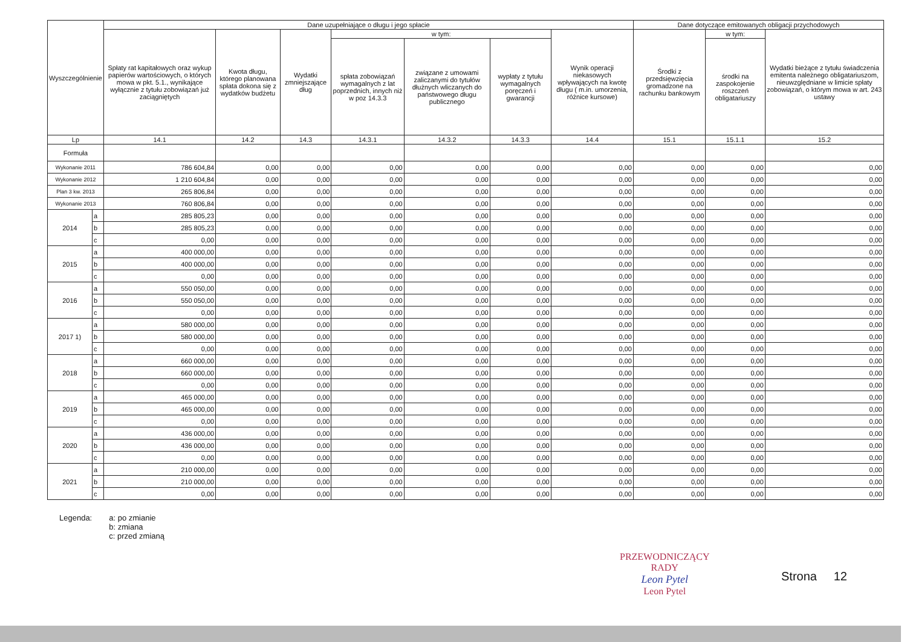| Wyszczególnienie | | Dane uzupełniające o długu i jego spłacie | | | | | | | Dane dotyczące emitowanych obligacji przychodowych | | |
| --- | --- | --- | --- | --- | --- | --- | --- | --- | --- | --- | --- |
| | | Spłaty rat kapitałowych oraz wykup papierów wartościowych, o których mowa w pkt. 5.1., wynikające wyłącznie z tytułu zobowiązań już zaciągniętych | Kwota długu, którego planowana spłata dokona się z wydatków budżetu | Wydatki zmniejszające dług | w tym: | | | Wynik operacji niekasowych wpływających na kwotę długu ( m.in. umorzenia, różnice kursowe) | Środki z przedsięwzięcia gromadzone na rachunku bankowym | w tym: | Wydatki bieżące z tytułu świadczenia emitenta należnego obligatariuszom, nieuwzględniane w limicie spłaty zobowiązań, o którym mowa w art. 243 ustawy |
| | | | | | spłata zobowiązań wymagalnych z lat poprzednich, innych niż w poz 14.3.3 | związane z umowami zaliczanymi do tytułów dłużnych wliczanych do państwowego długu publicznego | wypłaty z tytułu wymagalnych poręczeń i gwarancji | | | środki na zaspokojenie roszczeń obligatariuszy | |
| Lp | | 14.1 | 14.2 | 14.3 | 14.3.1 | 14.3.2 | 14.3.3 | 14.4 | 15.1 | 15.1.1 | 15.2 |
| Formuła | | | | | | | | | | | |
| Wykonanie 2011 | | 786 604,84 | 0,00 | 0,00 | 0,00 | 0,00 | 0,00 | 0,00 | 0,00 | 0,00 | 0,00 |
| Wykonanie 2012 | | 1 210 604,84 | 0,00 | 0,00 | 0,00 | 0,00 | 0,00 | 0,00 | 0,00 | 0,00 | 0,00 |
| Plan 3 kw. 2013 | | 265 806,84 | 0,00 | 0,00 | 0,00 | 0,00 | 0,00 | 0,00 | 0,00 | 0,00 | 0,00 |
| Wykonanie 2013 | | 760 806,84 | 0,00 | 0,00 | 0,00 | 0,00 | 0,00 | 0,00 | 0,00 | 0,00 | 0,00 |
| 2014 | a | 285 805,23 | 0,00 | 0,00 | 0,00 | 0,00 | 0,00 | 0,00 | 0,00 | 0,00 | 0,00 |
| | b | 285 805,23 | 0,00 | 0,00 | 0,00 | 0,00 | 0,00 | 0,00 | 0,00 | 0,00 | 0,00 |
| | c | 0,00 | 0,00 | 0,00 | 0,00 | 0,00 | 0,00 | 0,00 | 0,00 | 0,00 | 0,00 |
| 2015 | a | 400 000,00 | 0,00 | 0,00 | 0,00 | 0,00 | 0,00 | 0,00 | 0,00 | 0,00 | 0,00 |
| | b | 400 000,00 | 0,00 | 0,00 | 0,00 | 0,00 | 0,00 | 0,00 | 0,00 | 0,00 | 0,00 |
| | c | 0,00 | 0,00 | 0,00 | 0,00 | 0,00 | 0,00 | 0,00 | 0,00 | 0,00 | 0,00 |
| 2016 | a | 550 050,00 | 0,00 | 0,00 | 0,00 | 0,00 | 0,00 | 0,00 | 0,00 | 0,00 | 0,00 |
| | b | 550 050,00 | 0,00 | 0,00 | 0,00 | 0,00 | 0,00 | 0,00 | 0,00 | 0,00 | 0,00 |
| | c | 0,00 | 0,00 | 0,00 | 0,00 | 0,00 | 0,00 | 0,00 | 0,00 | 0,00 | 0,00 |
| 2017 1) | a | 580 000,00 | 0,00 | 0,00 | 0,00 | 0,00 | 0,00 | 0,00 | 0,00 | 0,00 | 0,00 |
| | b | 580 000,00 | 0,00 | 0,00 | 0,00 | 0,00 | 0,00 | 0,00 | 0,00 | 0,00 | 0,00 |
| | c | 0,00 | 0,00 | 0,00 | 0,00 | 0,00 | 0,00 | 0,00 | 0,00 | 0,00 | 0,00 |
| 2018 | a | 660 000,00 | 0,00 | 0,00 | 0,00 | 0,00 | 0,00 | 0,00 | 0,00 | 0,00 | 0,00 |
| | b | 660 000,00 | 0,00 | 0,00 | 0,00 | 0,00 | 0,00 | 0,00 | 0,00 | 0,00 | 0,00 |
| | c | 0,00 | 0,00 | 0,00 | 0,00 | 0,00 | 0,00 | 0,00 | 0,00 | 0,00 | 0,00 |
| 2019 | a | 465 000,00 | 0,00 | 0,00 | 0,00 | 0,00 | 0,00 | 0,00 | 0,00 | 0,00 | 0,00 |
| | b | 465 000,00 | 0,00 | 0,00 | 0,00 | 0,00 | 0,00 | 0,00 | 0,00 | 0,00 | 0,00 |
| | c | 0,00 | 0,00 | 0,00 | 0,00 | 0,00 | 0,00 | 0,00 | 0,00 | 0,00 | 0,00 |
| 2020 | a | 436 000,00 | 0,00 | 0,00 | 0,00 | 0,00 | 0,00 | 0,00 | 0,00 | 0,00 | 0,00 |
| | b | 436 000,00 | 0,00 | 0,00 | 0,00 | 0,00 | 0,00 | 0,00 | 0,00 | 0,00 | 0,00 |
| | c | 0,00 | 0,00 | 0,00 | 0,00 | 0,00 | 0,00 | 0,00 | 0,00 | 0,00 | 0,00 |
| 2021 | a | 210 000,00 | 0,00 | 0,00 | 0,00 | 0,00 | 0,00 | 0,00 | 0,00 | 0,00 | 0,00 |
| | b | 210 000,00 | 0,00 | 0,00 | 0,00 | 0,00 | 0,00 | 0,00 | 0,00 | 0,00 | 0,00 |
| | c | 0,00 | 0,00 | 0,00 | 0,00 | 0,00 | 0,00 | 0,00 | 0,00 | 0,00 | 0,00 |
Legenda: a: po zmianie
b: zmiana
c: przed zmianą
PRZEWODNICZĄCY
RADY
Leon Pytel
Leon Pytel
Strona 12